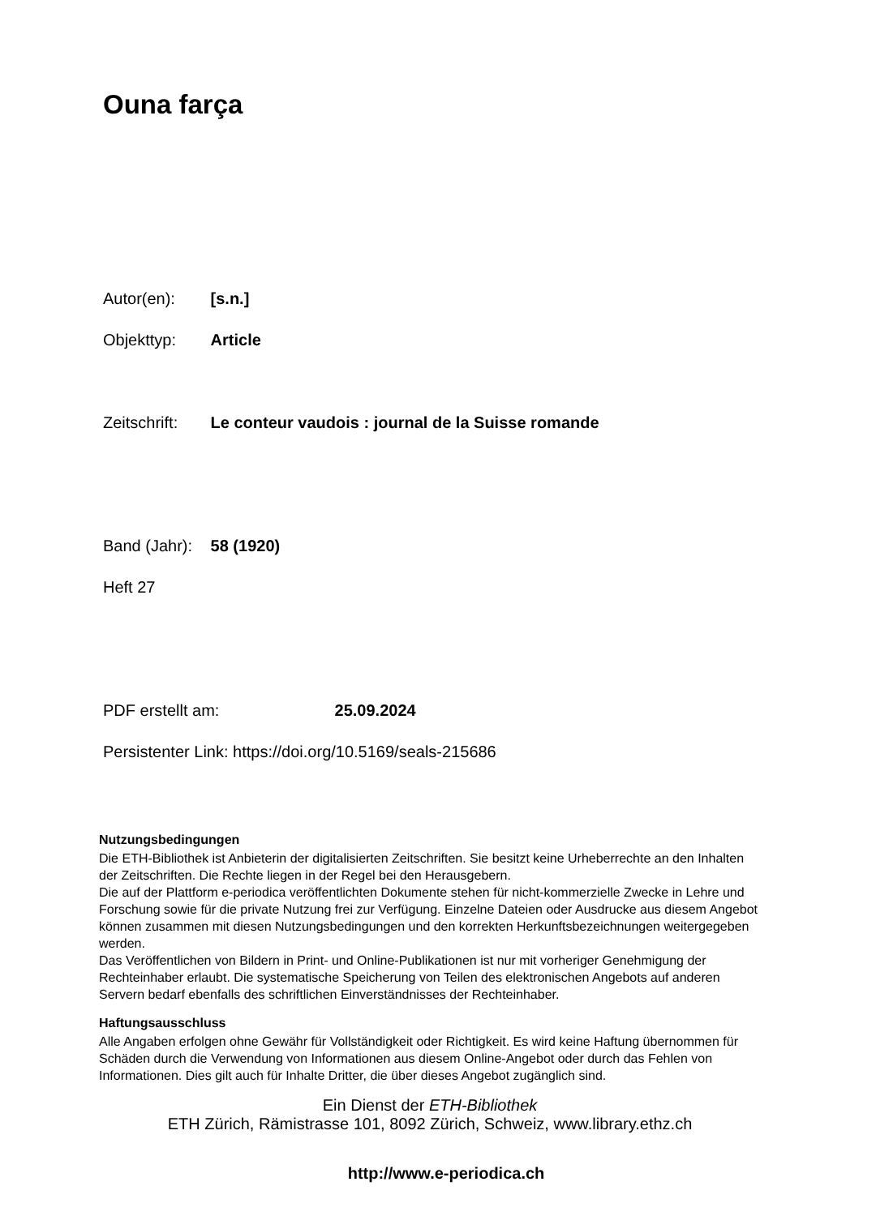Ouna farça
Autor(en): [s.n.]
Objekttyp: Article
Zeitschrift: Le conteur vaudois : journal de la Suisse romande
Band (Jahr): 58 (1920)
Heft 27
PDF erstellt am: 25.09.2024
Persistenter Link: https://doi.org/10.5169/seals-215686
Nutzungsbedingungen
Die ETH-Bibliothek ist Anbieterin der digitalisierten Zeitschriften. Sie besitzt keine Urheberrechte an den Inhalten der Zeitschriften. Die Rechte liegen in der Regel bei den Herausgebern.
Die auf der Plattform e-periodica veröffentlichten Dokumente stehen für nicht-kommerzielle Zwecke in Lehre und Forschung sowie für die private Nutzung frei zur Verfügung. Einzelne Dateien oder Ausdrucke aus diesem Angebot können zusammen mit diesen Nutzungsbedingungen und den korrekten Herkunftsbezeichnungen weitergegeben werden.
Das Veröffentlichen von Bildern in Print- und Online-Publikationen ist nur mit vorheriger Genehmigung der Rechteinhaber erlaubt. Die systematische Speicherung von Teilen des elektronischen Angebots auf anderen Servern bedarf ebenfalls des schriftlichen Einverständnisses der Rechteinhaber.
Haftungsausschluss
Alle Angaben erfolgen ohne Gewähr für Vollständigkeit oder Richtigkeit. Es wird keine Haftung übernommen für Schäden durch die Verwendung von Informationen aus diesem Online-Angebot oder durch das Fehlen von Informationen. Dies gilt auch für Inhalte Dritter, die über dieses Angebot zugänglich sind.
Ein Dienst der ETH-Bibliothek
ETH Zürich, Rämistrasse 101, 8092 Zürich, Schweiz, www.library.ethz.ch
http://www.e-periodica.ch